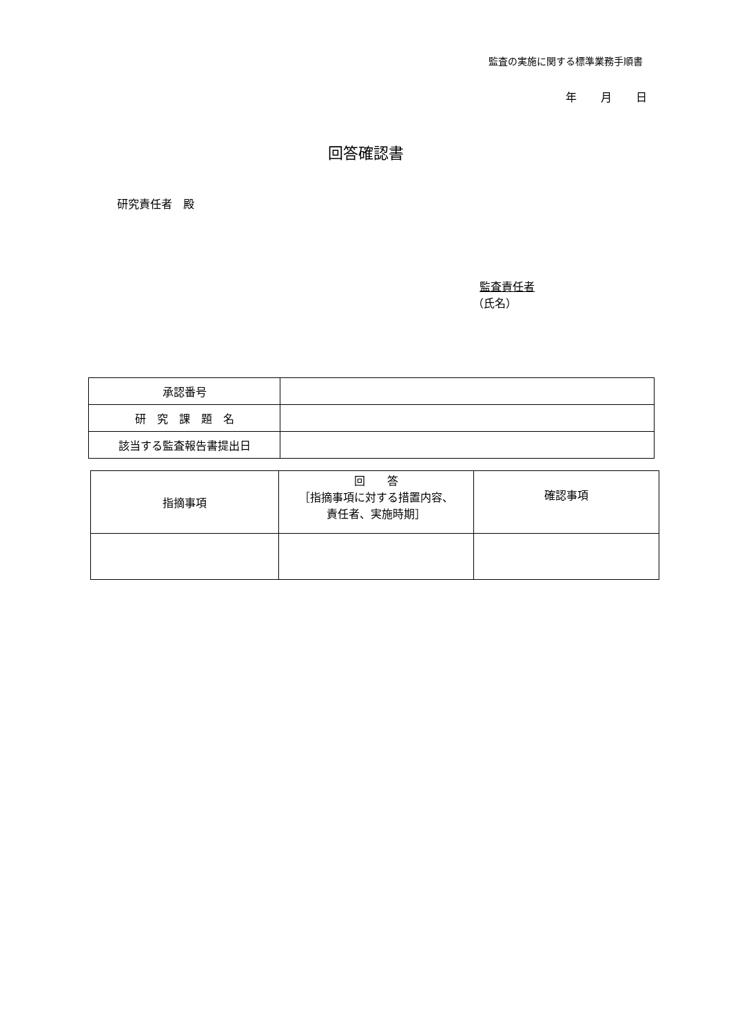監査の実施に関する標準業務手順書
年 月 日
回答確認書
研究責任者　殿
監査責任者
（氏名）
| 承認番号 | |
| 研 究 課 題 名 | |
| 該当する監査報告書提出日 | |
| 指摘事項 | 回 答 ［指摘事項に対する措置内容、 責任者、実施時期］ | 確認事項 |